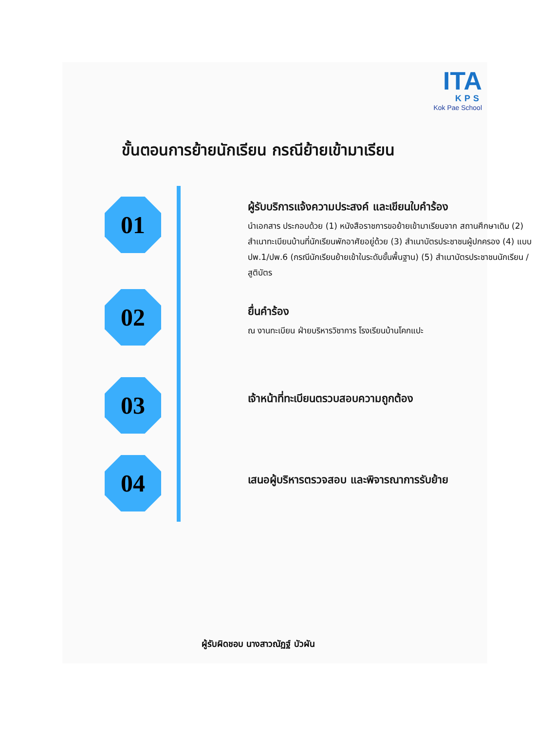ITA
KPS
Kok Pae School
ขั้นตอนการย้ายนักเรียน กรณีย้ายเข้ามาเรียน
01
ผู้รับบริการแจ้งความประสงค์ และเขียนใบคำร้อง
นำเอกสาร ประกอบด้วย (1) หนังสือราชการขอย้ายเข้ามาเรียนจาก สถานศึกษาเดิม (2) สำเนาทะเบียนบ้านที่นักเรียนพักอาศัยอยู่ด้วย (3) สำเนาบัตรประชาชนผู้ปกครอง (4) แบบปพ.1/ปพ.6 (กรณีนักเรียนย้ายเข้าในระดับขั้นพื้นฐาน) (5) สำเนาบัตรประชาชนนักเรียน /สูติบัตร
02
ยื่นคำร้อง
ณ งานทะเบียน ฝ่ายบริหารวิชาการ โรงเรียนบ้านโคกแปะ
03
เจ้าหน้าที่ทะเบียนตรวบสอบความถูกต้อง
04
เสนอผู้บริหารตรวจสอบ และพิจารณาการรับย้าย
ผู้รับผิดชอบ นางสาวณัฏฐ์ บัวผัน